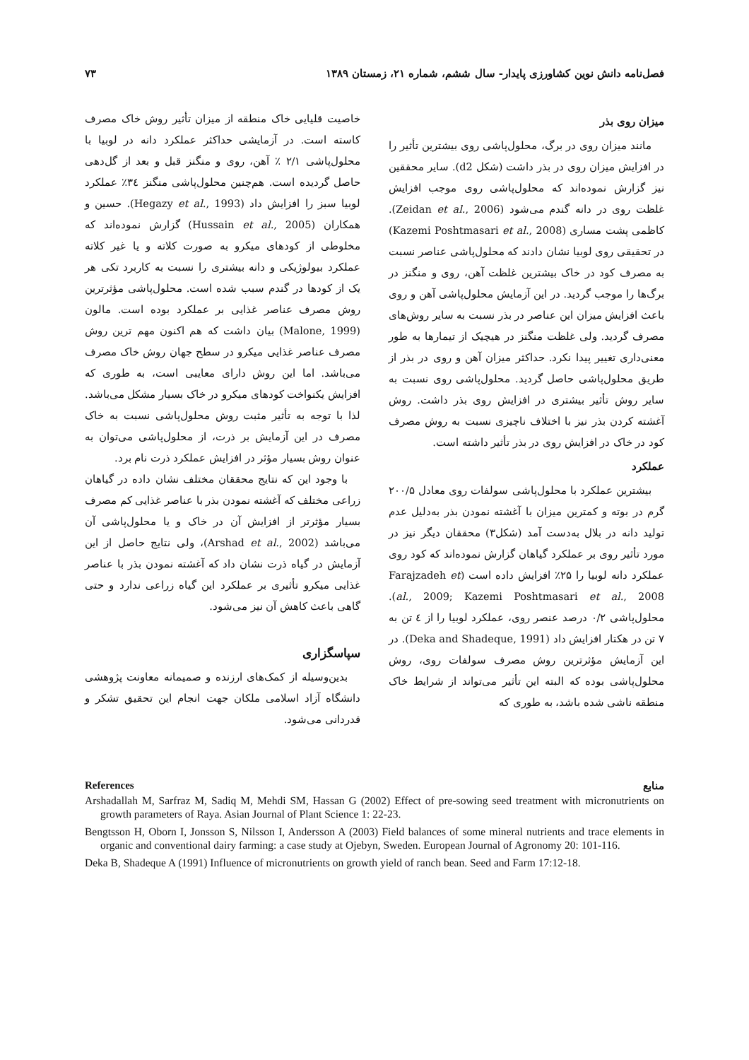فصل‌نامه دانش نوین کشاورزی پایدار- سال ششم، شماره ۲۱، زمستان ۱۳۸۹ ۷۳
میزان روی بذر
مانند میزان روی در برگ، محلول‌پاشی روی بیشترین تأثیر را در افزایش میزان روی در بذر داشت (شکل d2). سایر محققین نیز گزارش نموده‌اند که محلول‌پاشی روی موجب افزایش غلظت روی در دانه گندم می‌شود (Zeidan et al., 2006). کاظمی پشت مساری (Kazemi Poshtmasari et al., 2008) در تحقیقی روی لوبیا نشان دادند که محلول‌پاشی عناصر نسبت به مصرف کود در خاک بیشترین غلظت آهن، روی و منگنز در برگ‌ها را موجب گردید. در این آزمایش محلول‌پاشی آهن و روی باعث افزایش میزان این عناصر در بذر نسبت به سایر روش‌های مصرف گردید. ولی غلظت منگنز در هیچیک از تیمارها به طور معنی‌داری تغییر پیدا نکرد. حداکثر میزان آهن و روی در بذر از طریق محلول‌پاشی حاصل گردید. محلول‌پاشی روی نسبت به سایر روش تأثیر بیشتری در افزایش روی بذر داشت. روش آغشته کردن بذر نیز با اختلاف ناچیزی نسبت به روش مصرف کود در خاک در افزایش روی در بذر تأثیر داشته است.
عملکرد
بیشترین عملکرد با محلول‌پاشی سولفات روی معادل ۲۰۰/۵ گرم در بوته و کمترین میزان با آغشته نمودن بذر به‌دلیل عدم تولید دانه در بلال به‌دست آمد (شکل۳) محققان دیگر نیز در مورد تأثیر روی بر عملکرد گیاهان گزارش نموده‌اند که کود روی عملکرد دانه لوبیا را ۲۵٪ افزایش داده است (Farajzadeh et al., 2009; Kazemi Poshtmasari et al., 2008). محلول‌پاشی ۰/۲ درصد عنصر روی، عملکرد لوبیا را از ٤ تن به ۷ تن در هکتار افزایش داد (Deka and Shadeque, 1991). در این آزمایش مؤثرترین روش مصرف سولفات روی، روش محلول‌پاشی بوده که البته این تأثیر می‌تواند از شرایط خاک منطقه ناشی شده باشد، به طوری که
خاصیت قلیایی خاک منطقه از میزان تأثیر روش خاک مصرف کاسته است. در آزمایشی حداکثر عملکرد دانه در لوبیا با محلول‌پاشی ۲/۱ ٪ آهن، روی و منگنز قبل و بعد از گل‌دهی حاصل گردیده است. هم‌چنین محلول‌پاشی منگنز ۳٤٪ عملکرد لوبیا سبز را افزایش داد (Hegazy et al., 1993). حسین و همکاران (Hussain et al., 2005) گزارش نموده‌اند که مخلوطی از کودهای میکرو به صورت کلاته و یا غیر کلاته عملکرد بیولوژیکی و دانه بیشتری را نسبت به کاربرد تکی هر یک از کودها در گندم سبب شده است. محلول‌پاشی مؤثرترین روش مصرف عناصر غذایی بر عملکرد بوده است. مالون (Malone, 1999) بیان داشت که هم اکنون مهم ترین روش مصرف عناصر غذایی میکرو در سطح جهان روش خاک مصرف می‌باشد. اما این روش دارای معایبی است، به طوری که افزایش یکنواخت کودهای میکرو در خاک بسیار مشکل می‌باشد. لذا با توجه به تأثیر مثبت روش محلول‌پاشی نسبت به خاک مصرف در این آزمایش بر ذرت، از محلول‌پاشی می‌توان به عنوان روش بسیار مؤثر در افزایش عملکرد ذرت نام برد.
با وجود این که نتایج محققان مختلف نشان داده در گیاهان زراعی مختلف که آغشته نمودن بذر با عناصر غذایی کم مصرف بسیار مؤثرتر از افزایش آن در خاک و یا محلول‌پاشی آن می‌باشد (Arshad et al., 2002)، ولی نتایج حاصل از این آزمایش در گیاه ذرت نشان داد که آغشته نمودن بذر با عناصر غذایی میکرو تأثیری بر عملکرد این گیاه زراعی ندارد و حتی گاهی باعث کاهش آن نیز می‌شود.
سپاسگزاری
بدین‌وسیله از کمک‌های ارزنده و صمیمانه معاونت پژوهشی دانشگاه آزاد اسلامی ملکان جهت انجام این تحقیق تشکر و قدردانی می‌شود.
References منابع
Arshadallah M, Sarfraz M, Sadiq M, Mehdi SM, Hassan G (2002) Effect of pre-sowing seed treatment with micronutrients on growth parameters of Raya. Asian Journal of Plant Science 1: 22-23.
Bengtsson H, Oborn I, Jonsson S, Nilsson I, Andersson A (2003) Field balances of some mineral nutrients and trace elements in organic and conventional dairy farming: a case study at Ojebyn, Sweden. European Journal of Agronomy 20: 101-116.
Deka B, Shadeque A (1991) Influence of micronutrients on growth yield of ranch bean. Seed and Farm 17:12-18.